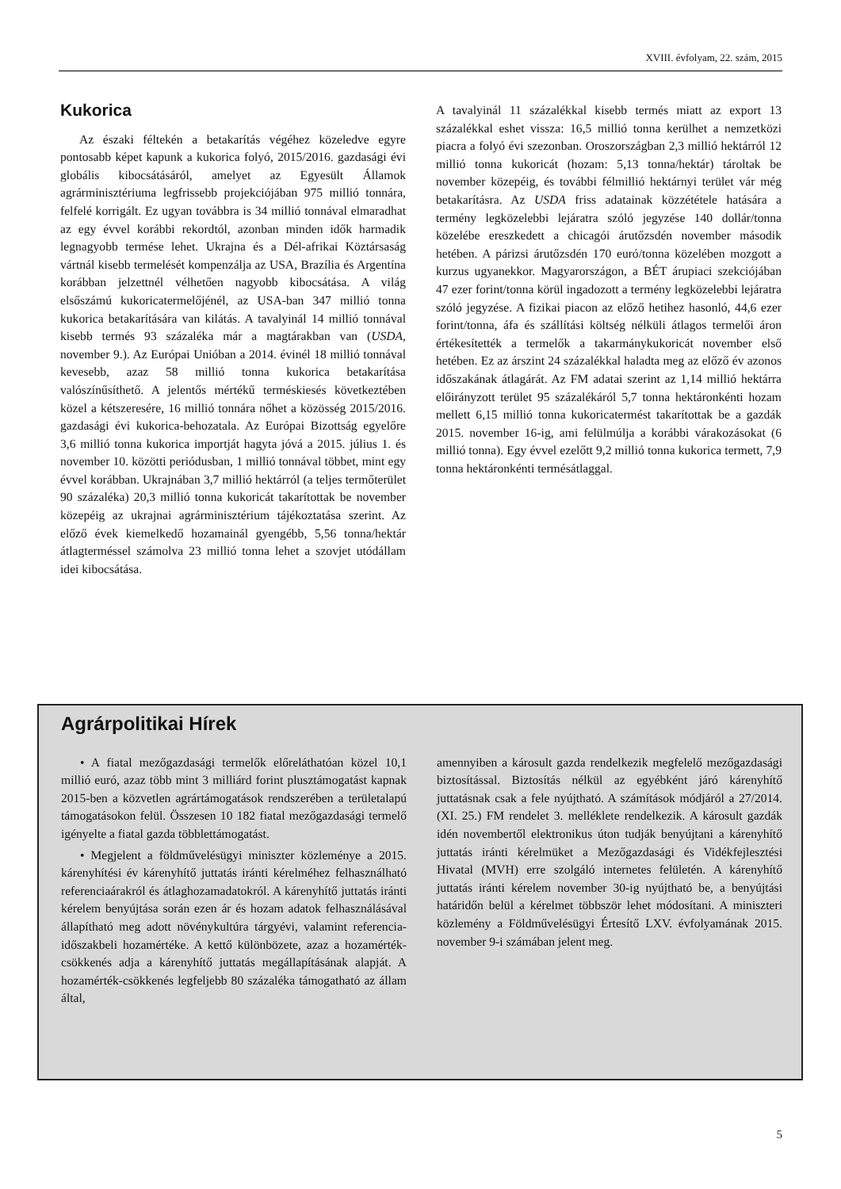XVIII. évfolyam, 22. szám, 2015
Kukorica
Az északi féltekén a betakarítás végéhez közeledve egyre pontosabb képet kapunk a kukorica folyó, 2015/2016. gazdasági évi globális kibocsátásáról, amelyet az Egyesült Államok agrárminisztériuma legfrissebb projekciójában 975 millió tonnára, felfelé korrigált. Ez ugyan továbbra is 34 millió tonnával elmaradhat az egy évvel korábbi rekordtól, azonban minden idők harmadik legnagyobb termése lehet. Ukrajna és a Dél-afrikai Köztársaság vártnál kisebb termelését kompenzálja az USA, Brazília és Argentína korábban jelzettnél vélhetően nagyobb kibocsátása. A világ elsőszámú kukoricatermelőjénél, az USA-ban 347 millió tonna kukorica betakarítására van kilátás. A tavalyinál 14 millió tonnával kisebb termés 93 százaléka már a magtárakban van (USDA, november 9.). Az Európai Unióban a 2014. évinél 18 millió tonnával kevesebb, azaz 58 millió tonna kukorica betakarítása valószínűsíthető. A jelentős mértékű terméskiesés következtében közel a kétszeresére, 16 millió tonnára nőhet a közösség 2015/2016. gazdasági évi kukorica-behozatala. Az Európai Bizottság egyelőre 3,6 millió tonna kukorica importját hagyta jóvá a 2015. július 1. és november 10. közötti periódusban, 1 millió tonnával többet, mint egy évvel korábban. Ukrajnában 3,7 millió hektárról (a teljes termőterület 90 százaléka) 20,3 millió tonna kukoricát takarítottak be november közepéig az ukrajnai agrárminisztérium tájékoztatása szerint. Az előző évek kiemelkedő hozamainál gyengébb, 5,56 tonna/hektár átlagterméssel számolva 23 millió tonna lehet a szovjet utódállam idei kibocsátása.
A tavalyinál 11 százalékkal kisebb termés miatt az export 13 százalékkal eshet vissza: 16,5 millió tonna kerülhet a nemzetközi piacra a folyó évi szezonban. Oroszországban 2,3 millió hektárról 12 millió tonna kukoricát (hozam: 5,13 tonna/hektár) tároltak be november közepéig, és további félmillió hektárnyi terület vár még betakarításra. Az USDA friss adatainak közzététele hatására a termény legközelebbi lejáratra szóló jegyzése 140 dollár/tonna közelébe ereszkedett a chicagói árutőzsdén november második hetében. A párizsi árutőzsdén 170 euró/tonna közelében mozgott a kurzus ugyanekkor. Magyarországon, a BÉT árupiaci szekciójában 47 ezer forint/tonna körül ingadozott a termény legközelebbi lejáratra szóló jegyzése. A fizikai piacon az előző hetihez hasonló, 44,6 ezer forint/tonna, áfa és szállítási költség nélküli átlagos termelői áron értékesítették a termelők a takarmánykukoricát november első hetében. Ez az árszint 24 százalékkal haladta meg az előző év azonos időszakának átlagárát. Az FM adatai szerint az 1,14 millió hektárra előirányzott terület 95 százalékáról 5,7 tonna hektáronkénti hozam mellett 6,15 millió tonna kukoricatermést takarítottak be a gazdák 2015. november 16-ig, ami felülmúlja a korábbi várakozásokat (6 millió tonna). Egy évvel ezelőtt 9,2 millió tonna kukorica termett, 7,9 tonna hektáronkénti termésátlaggal.
Agrárpolitikai Hírek
• A fiatal mezőgazdasági termelők előreláthatóan közel 10,1 millió euró, azaz több mint 3 milliárd forint plusztámogatást kapnak 2015-ben a közvetlen agrártámogatások rendszerében a területalapú támogatásokon felül. Összesen 10 182 fiatal mezőgazdasági termelő igényelte a fiatal gazda többlettámogatást.
• Megjelent a földművelésügyi miniszter közleménye a 2015. kárenyhítési év kárenyhítő juttatás iránti kérelméhez felhasználható referenciaárakról és átlaghozamadatokról. A kárenyhítő juttatás iránti kérelem benyújtása során ezen ár és hozam adatok felhasználásával állapítható meg adott növénykultúra tárgyévi, valamint referencia-időszakbeli hozamértéke. A kettő különbözete, azaz a hozamérték-csökkenés adja a kárenyhítő juttatás megállapításának alapját. A hozamérték-csökkenés legfeljebb 80 százaléka támogatható az állam által,
amennyiben a károsult gazda rendelkezik megfelelő mezőgazdasági biztosítással. Biztosítás nélkül az egyébként járó kárenyhítő juttatásnak csak a fele nyújtható. A számítások módjáról a 27/2014. (XI. 25.) FM rendelet 3. melléklete rendelkezik. A károsult gazdák idén novembertől elektronikus úton tudják benyújtani a kárenyhítő juttatás iránti kérelmüket a Mezőgazdasági és Vidékfejlesztési Hivatal (MVH) erre szolgáló internetes felületén. A kárenyhítő juttatás iránti kérelem november 30-ig nyújtható be, a benyújtási határidőn belül a kérelmet többször lehet módosítani. A miniszteri közlemény a Földművelésügyi Értesítő LXV. évfolyamának 2015. november 9-i számában jelent meg.
5